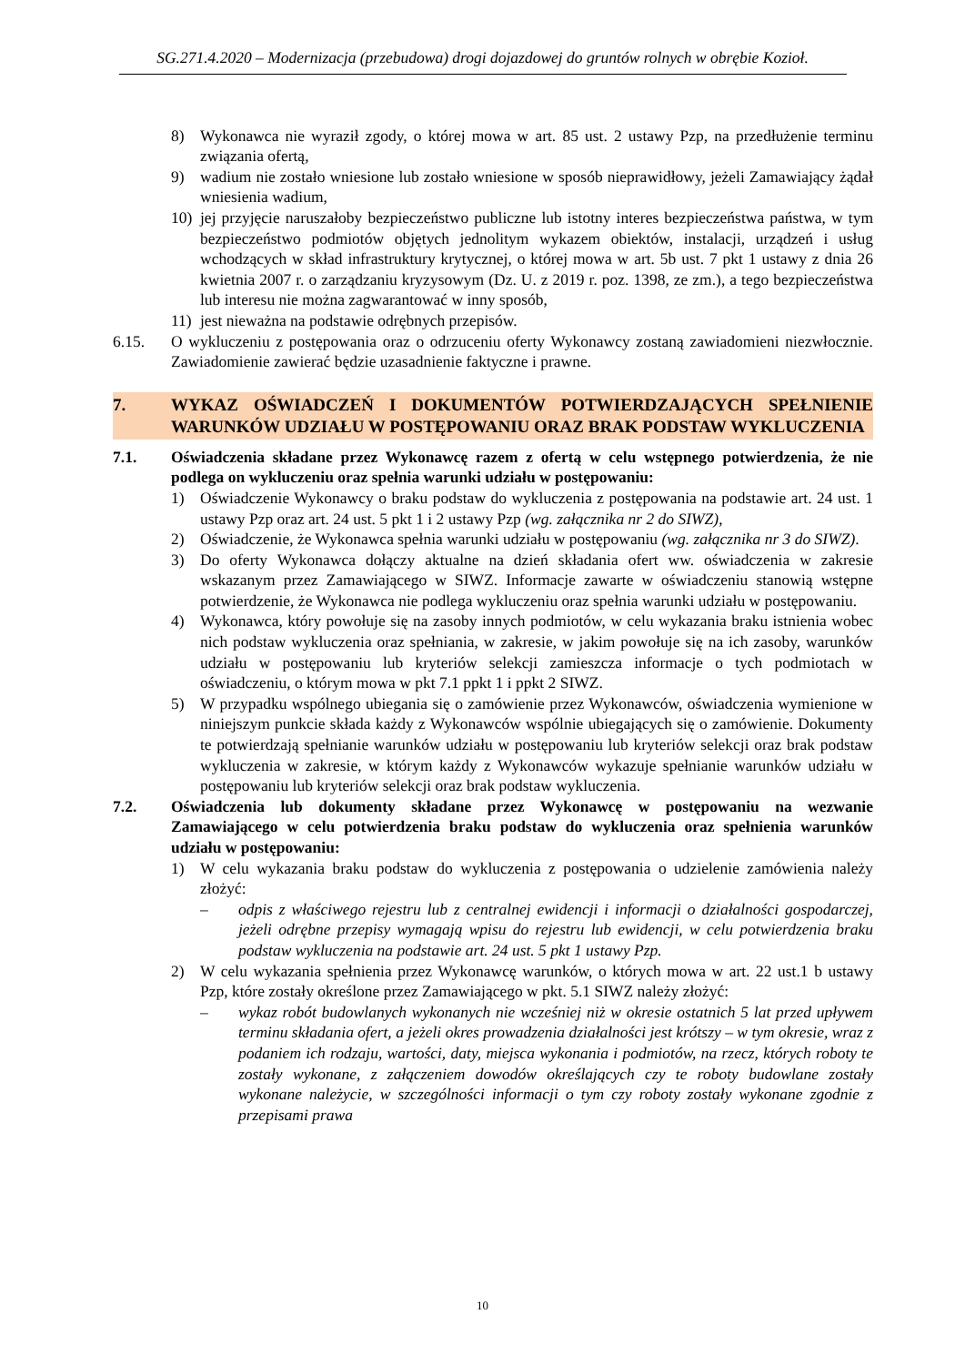SG.271.4.2020 – Modernizacja (przebudowa) drogi dojazdowej do gruntów rolnych w obrębie Kozioł.
8) Wykonawca nie wyraził zgody, o której mowa w art. 85 ust. 2 ustawy Pzp, na przedłużenie terminu związania ofertą,
9) wadium nie zostało wniesione lub zostało wniesione w sposób nieprawidłowy, jeżeli Zamawiający żądał wniesienia wadium,
10) jej przyjęcie naruszałoby bezpieczeństwo publiczne lub istotny interes bezpieczeństwa państwa, w tym bezpieczeństwo podmiotów objętych jednolitym wykazem obiektów, instalacji, urządzeń i usług wchodzących w skład infrastruktury krytycznej, o której mowa w art. 5b ust. 7 pkt 1 ustawy z dnia 26 kwietnia 2007 r. o zarządzaniu kryzysowym (Dz. U. z 2019 r. poz. 1398, ze zm.), a tego bezpieczeństwa lub interesu nie można zagwarantować w inny sposób,
11) jest nieważna na podstawie odrębnych przepisów.
6.15. O wykluczeniu z postępowania oraz o odrzuceniu oferty Wykonawcy zostaną zawiadomieni niezwłocznie. Zawiadomienie zawierać będzie uzasadnienie faktyczne i prawne.
7. WYKAZ OŚWIADCZEŃ I DOKUMENTÓW POTWIERDZAJĄCYCH SPEŁNIENIE WARUNKÓW UDZIAŁU W POSTĘPOWANIU ORAZ BRAK PODSTAW WYKLUCZENIA
7.1. Oświadczenia składane przez Wykonawcę razem z ofertą w celu wstępnego potwierdzenia, że nie podlega on wykluczeniu oraz spełnia warunki udziału w postępowaniu:
1) Oświadczenie Wykonawcy o braku podstaw do wykluczenia z postępowania na podstawie art. 24 ust. 1 ustawy Pzp oraz art. 24 ust. 5 pkt 1 i 2 ustawy Pzp (wg. załącznika nr 2 do SIWZ),
2) Oświadczenie, że Wykonawca spełnia warunki udziału w postępowaniu (wg. załącznika nr 3 do SIWZ).
3) Do oferty Wykonawca dołączy aktualne na dzień składania ofert ww. oświadczenia w zakresie wskazanym przez Zamawiającego w SIWZ. Informacje zawarte w oświadczeniu stanowią wstępne potwierdzenie, że Wykonawca nie podlega wykluczeniu oraz spełnia warunki udziału w postępowaniu.
4) Wykonawca, który powołuje się na zasoby innych podmiotów, w celu wykazania braku istnienia wobec nich podstaw wykluczenia oraz spełniania, w zakresie, w jakim powołuje się na ich zasoby, warunków udziału w postępowaniu lub kryteriów selekcji zamieszcza informacje o tych podmiotach w oświadczeniu, o którym mowa w pkt 7.1 ppkt 1 i ppkt 2 SIWZ.
5) W przypadku wspólnego ubiegania się o zamówienie przez Wykonawców, oświadczenia wymienione w niniejszym punkcie składa każdy z Wykonawców wspólnie ubiegających się o zamówienie. Dokumenty te potwierdzają spełnianie warunków udziału w postępowaniu lub kryteriów selekcji oraz brak podstaw wykluczenia w zakresie, w którym każdy z Wykonawców wykazuje spełnianie warunków udziału w postępowaniu lub kryteriów selekcji oraz brak podstaw wykluczenia.
7.2. Oświadczenia lub dokumenty składane przez Wykonawcę w postępowaniu na wezwanie Zamawiającego w celu potwierdzenia braku podstaw do wykluczenia oraz spełnienia warunków udziału w postępowaniu:
1) W celu wykazania braku podstaw do wykluczenia z postępowania o udzielenie zamówienia należy złożyć:
– odpis z właściwego rejestru lub z centralnej ewidencji i informacji o działalności gospodarczej, jeżeli odrębne przepisy wymagają wpisu do rejestru lub ewidencji, w celu potwierdzenia braku podstaw wykluczenia na podstawie art. 24 ust. 5 pkt 1 ustawy Pzp.
2) W celu wykazania spełnienia przez Wykonawcę warunków, o których mowa w art. 22 ust.1 b ustawy Pzp, które zostały określone przez Zamawiającego w pkt. 5.1 SIWZ należy złożyć:
– wykaz robót budowlanych wykonanych nie wcześniej niż w okresie ostatnich 5 lat przed upływem terminu składania ofert, a jeżeli okres prowadzenia działalności jest krótszy – w tym okresie, wraz z podaniem ich rodzaju, wartości, daty, miejsca wykonania i podmiotów, na rzecz, których roboty te zostały wykonane, z załączeniem dowodów określających czy te roboty budowlane zostały wykonane należycie, w szczególności informacji o tym czy roboty zostały wykonane zgodnie z przepisami prawa
10